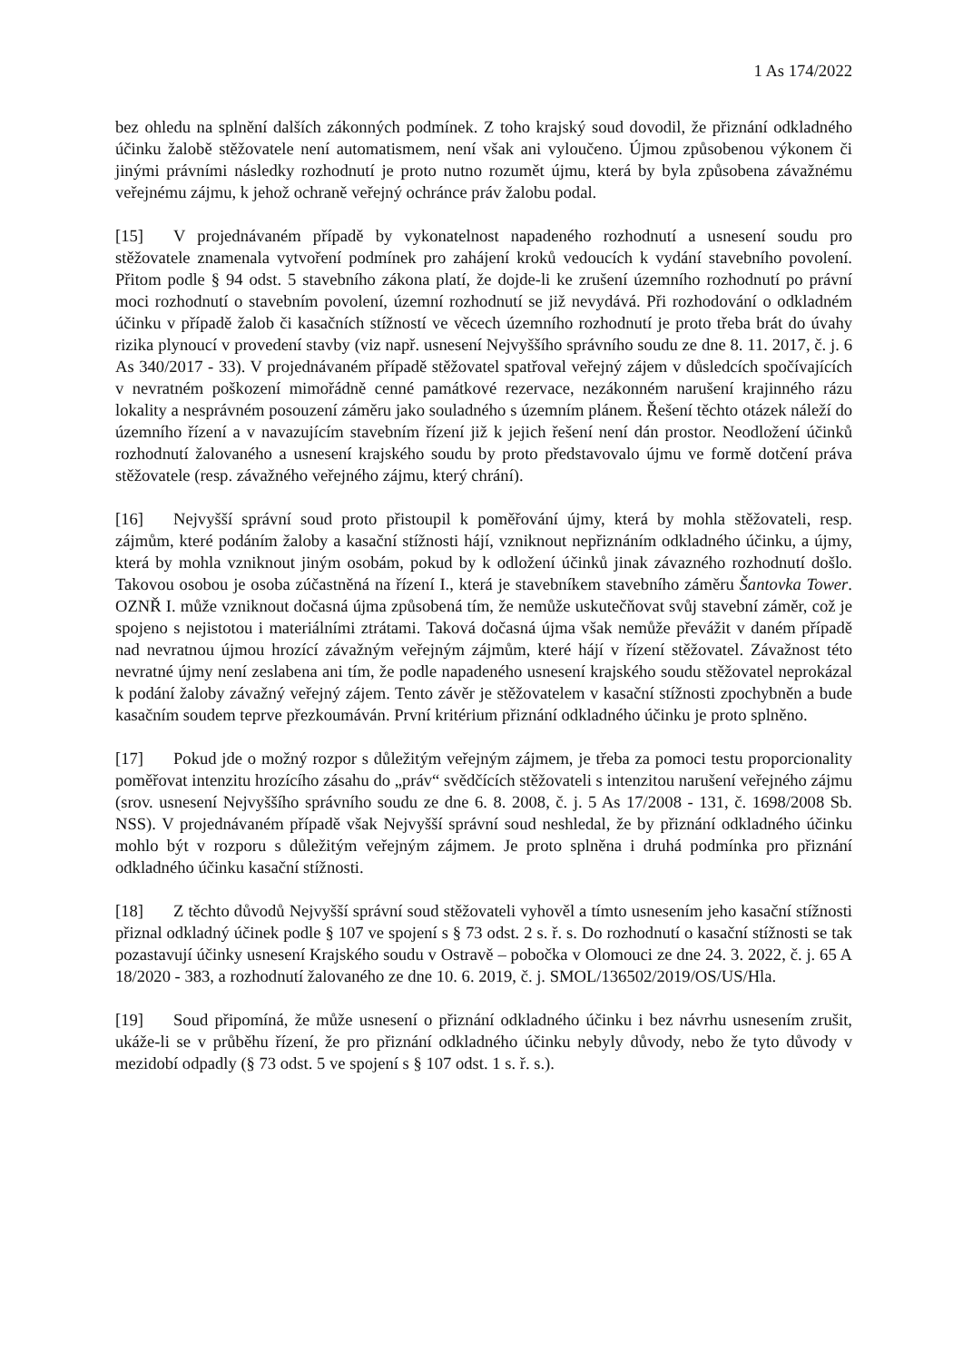1 As 174/2022
bez ohledu na splnění dalších zákonných podmínek. Z toho krajský soud dovodil, že přiznání odkladného účinku žalobě stěžovatele není automatismem, není však ani vyloučeno. Újmou způsobenou výkonem či jinými právními následky rozhodnutí je proto nutno rozumět újmu, která by byla způsobena závažnému veřejnému zájmu, k jehož ochraně veřejný ochránce práv žalobu podal.
[15] V projednávaném případě by vykonatelnost napadeného rozhodnutí a usnesení soudu pro stěžovatele znamenala vytvoření podmínek pro zahájení kroků vedoucích k vydání stavebního povolení. Přitom podle § 94 odst. 5 stavebního zákona platí, že dojde-li ke zrušení územního rozhodnutí po právní moci rozhodnutí o stavebním povolení, územní rozhodnutí se již nevydává. Při rozhodování o odkladném účinku v případě žalob či kasačních stížností ve věcech územního rozhodnutí je proto třeba brát do úvahy rizika plynoucí v provedení stavby (viz např. usnesení Nejvyššího správního soudu ze dne 8. 11. 2017, č. j. 6 As 340/2017 - 33). V projednávaném případě stěžovatel spatřoval veřejný zájem v důsledcích spočívajících v nevratném poškození mimořádně cenné památkové rezervace, nezákonném narušení krajinného rázu lokality a nesprávném posouzení záměru jako souladného s územním plánem. Řešení těchto otázek náleží do územního řízení a v navazujícím stavebním řízení již k jejich řešení není dán prostor. Neodložení účinků rozhodnutí žalovaného a usnesení krajského soudu by proto představovalo újmu ve formě dotčení práva stěžovatele (resp. závažného veřejného zájmu, který chrání).
[16] Nejvyšší správní soud proto přistoupil k poměřování újmy, která by mohla stěžovateli, resp. zájmům, které podáním žaloby a kasační stížnosti hájí, vzniknout nepřiznáním odkladného účinku, a újmy, která by mohla vzniknout jiným osobám, pokud by k odložení účinků jinak závazného rozhodnutí došlo. Takovou osobou je osoba zúčastněná na řízení I., která je stavebníkem stavebního záměru Šantovka Tower. OZNŘ I. může vzniknout dočasná újma způsobená tím, že nemůže uskutečňovat svůj stavební záměr, což je spojeno s nejistotou i materiálními ztrátami. Taková dočasná újma však nemůže převážit v daném případě nad nevratnou újmou hrozící závažným veřejným zájmům, které hájí v řízení stěžovatel. Závažnost této nevratné újmy není zeslabena ani tím, že podle napadeného usnesení krajského soudu stěžovatel neprokázal k podání žaloby závažný veřejný zájem. Tento závěr je stěžovatelem v kasační stížnosti zpochybněn a bude kasačním soudem teprve přezkoumáván. První kritérium přiznání odkladného účinku je proto splněno.
[17] Pokud jde o možný rozpor s důležitým veřejným zájmem, je třeba za pomoci testu proporcionality poměřovat intenzitu hrozícího zásahu do „práv“ svědčících stěžovateli s intenzitou narušení veřejného zájmu (srov. usnesení Nejvyššího správního soudu ze dne 6. 8. 2008, č. j. 5 As 17/2008 - 131, č. 1698/2008 Sb. NSS). V projednávaném případě však Nejvyšší správní soud neshledal, že by přiznání odkladného účinku mohlo být v rozporu s důležitým veřejným zájmem. Je proto splněna i druhá podmínka pro přiznání odkladného účinku kasační stížnosti.
[18] Z těchto důvodů Nejvyšší správní soud stěžovateli vyhověl a tímto usnesením jeho kasační stížnosti přiznal odkladný účinek podle § 107 ve spojení s § 73 odst. 2 s. ř. s. Do rozhodnutí o kasační stížnosti se tak pozastavují účinky usnesení Krajského soudu v Ostravě – pobočka v Olomouci ze dne 24. 3. 2022, č. j. 65 A 18/2020 - 383, a rozhodnutí žalovaného ze dne 10. 6. 2019, č. j. SMOL/136502/2019/OS/US/Hla.
[19] Soud připomíná, že může usnesení o přiznání odkladného účinku i bez návrhu usnesením zrušit, ukáže-li se v průběhu řízení, že pro přiznání odkladného účinku nebyly důvody, nebo že tyto důvody v mezidobí odpadly (§ 73 odst. 5 ve spojení s § 107 odst. 1 s. ř. s.).